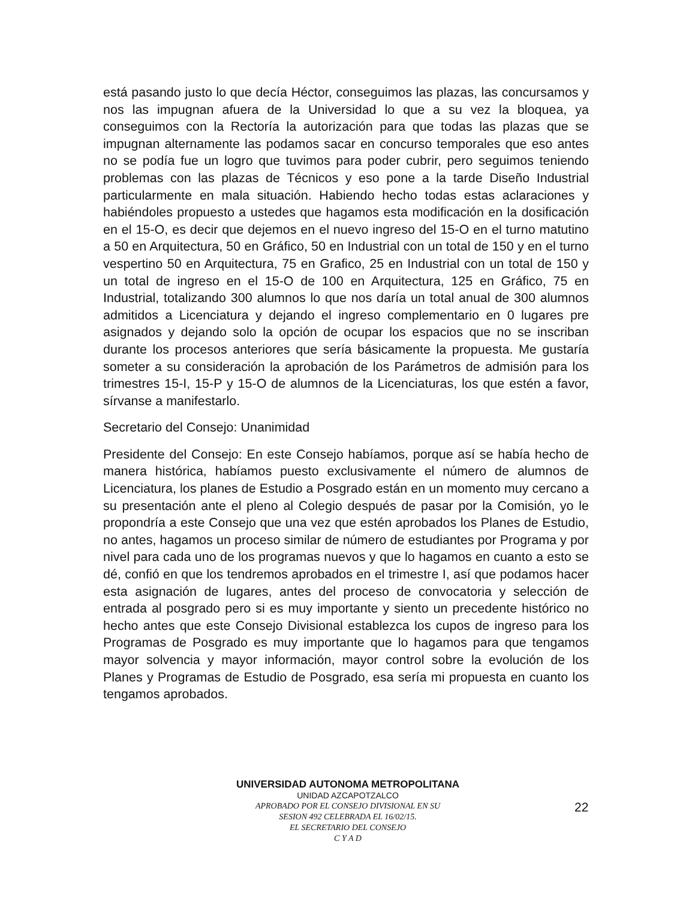está pasando justo lo que decía Héctor, conseguimos las plazas, las concursamos y nos las impugnan afuera de la Universidad lo que a su vez la bloquea, ya conseguimos con la Rectoría la autorización para que todas las plazas que se impugnan alternamente las podamos sacar en concurso temporales que eso antes no se podía fue un logro que tuvimos para poder cubrir, pero seguimos teniendo problemas con las plazas de Técnicos y eso pone a la tarde Diseño Industrial particularmente en mala situación. Habiendo hecho todas estas aclaraciones y habiéndoles propuesto a ustedes que hagamos esta modificación en la dosificación en el 15-O, es decir que dejemos en el nuevo ingreso del 15-O en el turno matutino a 50 en Arquitectura, 50 en Gráfico, 50 en Industrial con un total de 150 y en el turno vespertino 50 en Arquitectura, 75 en Grafico, 25 en Industrial con un total de 150 y un total de ingreso en el 15-O de 100 en Arquitectura, 125 en Gráfico, 75 en Industrial, totalizando 300 alumnos lo que nos daría un total anual de 300 alumnos admitidos a Licenciatura y dejando el ingreso complementario en 0 lugares pre asignados y dejando solo la opción de ocupar los espacios que no se inscriban durante los procesos anteriores que sería básicamente la propuesta. Me gustaría someter a su consideración la aprobación de los Parámetros de admisión para los trimestres 15-I, 15-P y 15-O de alumnos de la Licenciaturas, los que estén a favor, sírvanse a manifestarlo.
Secretario del Consejo: Unanimidad
Presidente del Consejo: En este Consejo habíamos, porque así se había hecho de manera histórica, habíamos puesto exclusivamente el número de alumnos de Licenciatura, los planes de Estudio a Posgrado están en un momento muy cercano a su presentación ante el pleno al Colegio después de pasar por la Comisión, yo le propondría a este Consejo que una vez que estén aprobados los Planes de Estudio, no antes, hagamos un proceso similar de número de estudiantes por Programa y por nivel para cada uno de los programas nuevos y que lo hagamos en cuanto a esto se dé, confió en que los tendremos aprobados en el trimestre I, así que podamos hacer esta asignación de lugares, antes del proceso de convocatoria y selección de entrada al posgrado pero si es muy importante y siento un precedente histórico no hecho antes que este Consejo Divisional establezca los cupos de ingreso para los Programas de Posgrado es muy importante que lo hagamos para que tengamos mayor solvencia y mayor información, mayor control sobre la evolución de los Planes y Programas de Estudio de Posgrado, esa sería mi propuesta en cuanto los tengamos aprobados.
UNIVERSIDAD AUTONOMA METROPOLITANA
UNIDAD AZCAPOTZALCO
APROBADO POR EL CONSEJO DIVISIONAL EN SU
SESION 492 CELEBRADA EL 16/02/15.
EL SECRETARIO DEL CONSEJO
C Y A D
22